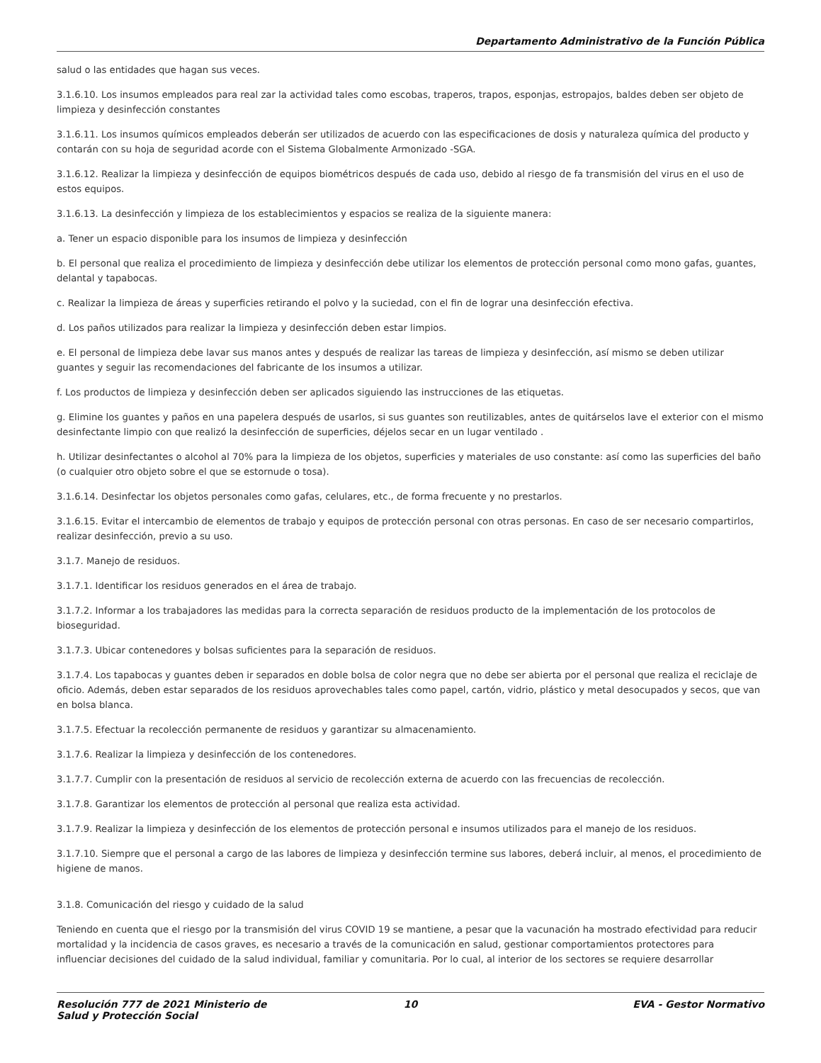Departamento Administrativo de la Función Pública
salud o las entidades que hagan sus veces.
3.1.6.10. Los insumos empleados para real zar la actividad tales como escobas, traperos, trapos, esponjas, estropajos, baldes deben ser objeto de limpieza y desinfección constantes
3.1.6.11. Los insumos químicos empleados deberán ser utilizados de acuerdo con las especificaciones de dosis y naturaleza química del producto y contarán con su hoja de seguridad acorde con el Sistema Globalmente Armonizado -SGA.
3.1.6.12. Realizar la limpieza y desinfección de equipos biométricos después de cada uso, debido al riesgo de fa transmisión del virus en el uso de estos equipos.
3.1.6.13. La desinfección y limpieza de los establecimientos y espacios se realiza de la siguiente manera:
a. Tener un espacio disponible para los insumos de limpieza y desinfección
b. El personal que realiza el procedimiento de limpieza y desinfección debe utilizar los elementos de protección personal como mono gafas, guantes, delantal y tapabocas.
c. Realizar la limpieza de áreas y superficies retirando el polvo y la suciedad, con el fin de lograr una desinfección efectiva.
d. Los paños utilizados para realizar la limpieza y desinfección deben estar limpios.
e. El personal de limpieza debe lavar sus manos antes y después de realizar las tareas de limpieza y desinfección, así mismo se deben utilizar guantes y seguir las recomendaciones del fabricante de los insumos a utilizar.
f. Los productos de limpieza y desinfección deben ser aplicados siguiendo las instrucciones de las etiquetas.
g. Elimine los guantes y paños en una papelera después de usarlos, si sus guantes son reutilizables, antes de quitárselos lave el exterior con el mismo desinfectante limpio con que realizó la desinfección de superficies, déjelos secar en un lugar ventilado .
h. Utilizar desinfectantes o alcohol al 70% para la limpieza de los objetos, superficies y materiales de uso constante: así como las superficies del baño (o cualquier otro objeto sobre el que se estornude o tosa).
3.1.6.14. Desinfectar los objetos personales como gafas, celulares, etc., de forma frecuente y no prestarlos.
3.1.6.15. Evitar el intercambio de elementos de trabajo y equipos de protección personal con otras personas. En caso de ser necesario compartirlos, realizar desinfección, previo a su uso.
3.1.7. Manejo de residuos.
3.1.7.1. Identificar los residuos generados en el área de trabajo.
3.1.7.2. Informar a los trabajadores las medidas para la correcta separación de residuos producto de la implementación de los protocolos de bioseguridad.
3.1.7.3. Ubicar contenedores y bolsas suficientes para la separación de residuos.
3.1.7.4. Los tapabocas y guantes deben ir separados en doble bolsa de color negra que no debe ser abierta por el personal que realiza el reciclaje de oficio. Además, deben estar separados de los residuos aprovechables tales como papel, cartón, vidrio, plástico y metal desocupados y secos, que van en bolsa blanca.
3.1.7.5. Efectuar la recolección permanente de residuos y garantizar su almacenamiento.
3.1.7.6. Realizar la limpieza y desinfección de los contenedores.
3.1.7.7. Cumplir con la presentación de residuos al servicio de recolección externa de acuerdo con las frecuencias de recolección.
3.1.7.8. Garantizar los elementos de protección al personal que realiza esta actividad.
3.1.7.9. Realizar la limpieza y desinfección de los elementos de protección personal e insumos utilizados para el manejo de los residuos.
3.1.7.10. Siempre que el personal a cargo de las labores de limpieza y desinfección termine sus labores, deberá incluir, al menos, el procedimiento de higiene de manos.
3.1.8. Comunicación del riesgo y cuidado de la salud
Teniendo en cuenta que el riesgo por la transmisión del virus COVID 19 se mantiene, a pesar que la vacunación ha mostrado efectividad para reducir mortalidad y la incidencia de casos graves, es necesario a través de la comunicación en salud, gestionar comportamientos protectores para influenciar decisiones del cuidado de la salud individual, familiar y comunitaria. Por lo cual, al interior de los sectores se requiere desarrollar
Resolución 777 de 2021 Ministerio de Salud y Protección Social
10 EVA - Gestor Normativo